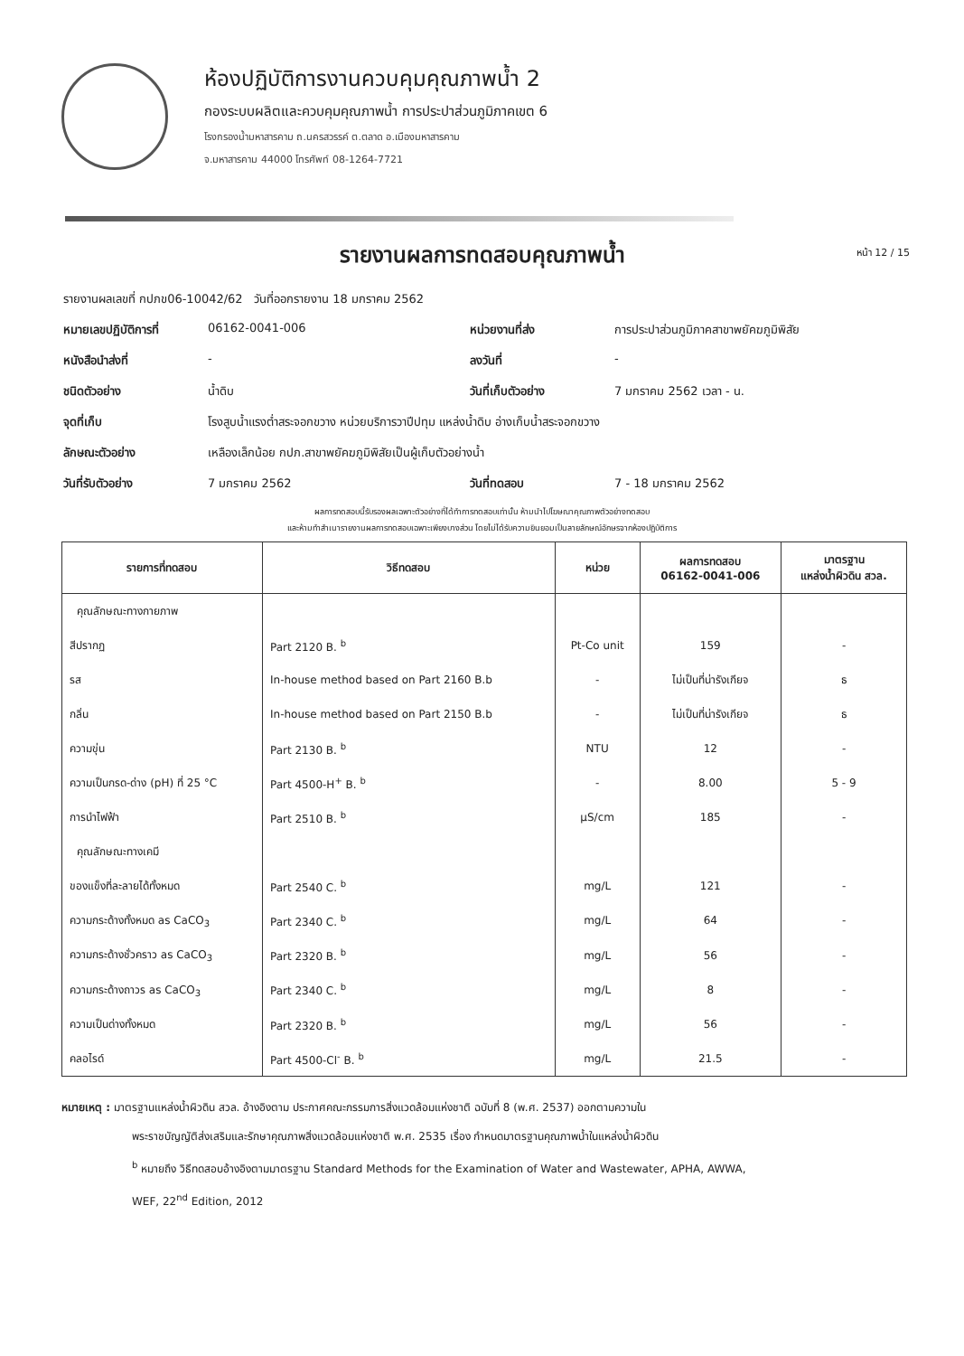ห้องปฏิบัติการงานควบคุมคุณภาพน้ำ 2
กองระบบผลิตและควบคุมคุณภาพน้ำ การประปาส่วนภูมิภาคเขต 6
โรงกรองน้ำมหาสารคาม ถ.นครสวรรค์ ต.ตลาด อ.เมืองมหาสารคาม
จ.มหาสารคาม 44000 โทรศัพท์ 08-1264-7721
รายงานผลการทดสอบคุณภาพน้ำ หน้า 12 / 15
รายงานผลเลขที่ กปภข06-10042/62 วันที่ออกรายงาน 18 มกราคม 2562
หมายเลขปฏิบัติการที่ 06162-0041-006 หน่วยงานที่ส่ง การประปาส่วนภูมิภาคสาขาพยัคฆภูมิพิสัย
หนังสือนำส่งที่ - ลงวันที่ -
ชนิดตัวอย่าง น้ำดิบ วันที่เก็บตัวอย่าง 7 มกราคม 2562 เวลา - น.
จุดที่เก็บ โรงสูบน้ำแรงต่ำสระจอกขวาง หน่วยบริการวาปีปทุม แหล่งน้ำดิบ อ่างเก็บน้ำสระจอกขวาง
ลักษณะตัวอย่าง เหลืองเล็กน้อย กปภ.สาขาพยัคฆภูมิพิสัยเป็นผู้เก็บตัวอย่างน้ำ
วันที่รับตัวอย่าง 7 มกราคม 2562 วันที่ทดสอบ 7 - 18 มกราคม 2562
ผลการทดสอบนี้รับรองผลเฉพาะตัวอย่างที่ได้ทำการทดสอบเท่านั้น ห้ามนำไปโฆษณาคุณภาพตัวอย่างทดสอบ
และห้ามทำสำเนารายงานผลการทดสอบเฉพาะเพียงบางส่วน โดยไม่ได้รับความยินยอมเป็นลายลักษณ์อักษรจากห้องปฏิบัติการ
| รายการที่ทดสอบ | วิธีทดสอบ | หน่วย | ผลการทดสอบ 06162-0041-006 | มาตรฐาน แหล่งน้ำผิวดิน สวล. |
| --- | --- | --- | --- | --- |
| คุณลักษณะทางกายภาพ | | | | |
| สีปรากฏ | Part 2120 B. <sup>b</sup> | Pt-Co unit | 159 | - |
| รส | In-house method based on Part 2160 B.b | - | ไม่เป็นที่น่ารังเกียจ | ธ |
| กลิ่น | In-house method based on Part 2150 B.b | - | ไม่เป็นที่น่ารังเกียจ | ธ |
| ความขุ่น | Part 2130 B. <sup>b</sup> | NTU | 12 | - |
| ความเป็นกรด-ด่าง (pH) ที่ 25 °C | Part 4500-H<sup>+</sup> B. <sup>b</sup> | - | 8.00 | 5 - 9 |
| การนำไฟฟ้า | Part 2510 B. <sup>b</sup> | µS/cm | 185 | - |
| คุณลักษณะทางเคมี | | | | |
| ของแข็งที่ละลายได้ทั้งหมด | Part 2540 C. <sup>b</sup> | mg/L | 121 | - |
| ความกระด้างทั้งหมด as CaCO<sub>3</sub> | Part 2340 C. <sup>b</sup> | mg/L | 64 | - |
| ความกระด้างชั่วคราว as CaCO<sub>3</sub> | Part 2320 B. <sup>b</sup> | mg/L | 56 | - |
| ความกระด้างถาวร as CaCO<sub>3</sub> | Part 2340 C. <sup>b</sup> | mg/L | 8 | - |
| ความเป็นด่างทั้งหมด | Part 2320 B. <sup>b</sup> | mg/L | 56 | - |
| คลอไรด์ | Part 4500-Cl<sup>-</sup> B. <sup>b</sup> | mg/L | 21.5 | - |
หมายเหตุ : มาตรฐานแหล่งน้ำผิวดิน สวล. อ้างอิงตาม ประกาศคณะกรรมการสิ่งแวดล้อมแห่งชาติ ฉบับที่ 8 (พ.ศ. 2537) ออกตามความใน
พระราชบัญญัติส่งเสริมและรักษาคุณภาพสิ่งแวดล้อมแห่งชาติ พ.ศ. 2535 เรื่อง กำหนดมาตรฐานคุณภาพน้ำในแหล่งน้ำผิวดิน
<sup>b</sup> หมายถึง วิธีทดสอบอ้างอิงตามมาตรฐาน Standard Methods for the Examination of Water and Wastewater, APHA, AWWA,
WEF, 22<sup>nd</sup> Edition, 2012